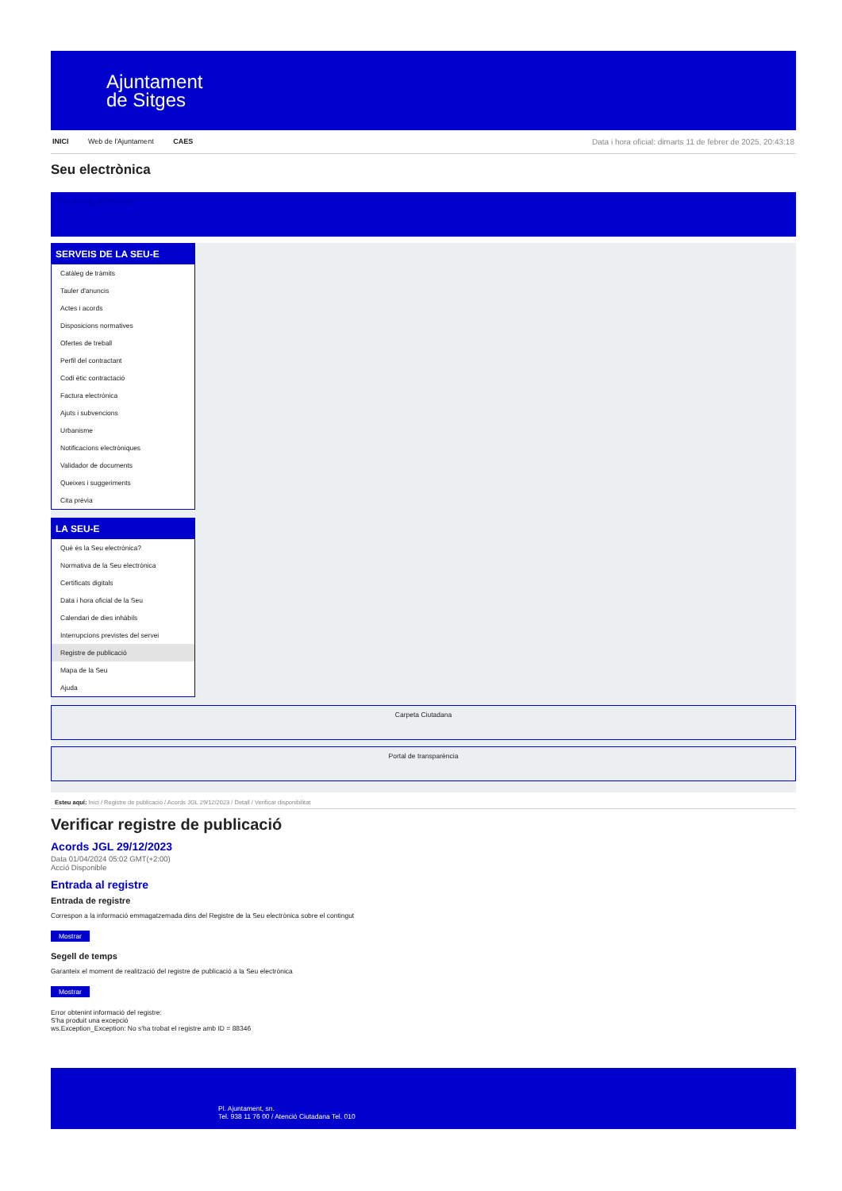Ajuntament
de Sitges
INICI Web de l'Ajuntament CAES
Data i hora oficial: dimarts 11 de febrer de 2025, 20:43:18
Seu electrònica
Obtenir còpia autèntica
SERVEIS DE LA SEU-E
Catàleg de tràmits
Tauler d'anuncis
Actes i acords
Disposicions normatives
Ofertes de treball
Perfil del contractant
Codi ètic contractació
Factura electrònica
Ajuts i subvencions
Urbanisme
Notificacions electròniques
Validador de documents
Queixes i suggeriments
Cita prèvia
LA SEU-E
Què és la Seu electrònica?
Normativa de la Seu electrònica
Certificats digitals
Data i hora oficial de la Seu
Calendari de dies inhàbils
Interrupcions previstes del servei
Registre de publicació
Mapa de la Seu
Ajuda
Carpeta Ciutadana
Portal de transparència
Esteu aquí: Inici / Registre de publicació / Acords JGL 29/12/2023 / Detall / Verificar disponibilitat
Verificar registre de publicació
Acords JGL 29/12/2023
Data 01/04/2024 05:02 GMT(+2:00)
Acció Disponible
Entrada al registre
Entrada de registre
Correspon a la informació emmagatzemada dins del Registre de la Seu electrònica sobre el contingut
Mostrar
Segell de temps
Garanteix el moment de realització del registre de publicació a la Seu electrònica
Mostrar
Error obtenint informació del registre:
S'ha produit una excepció
ws.Exception_Exception: No s'ha trobat el registre amb ID = 88346
Pl. Ajuntament, sn.
Tel. 938 11 76 00 / Atenció Ciutadana Tel. 010